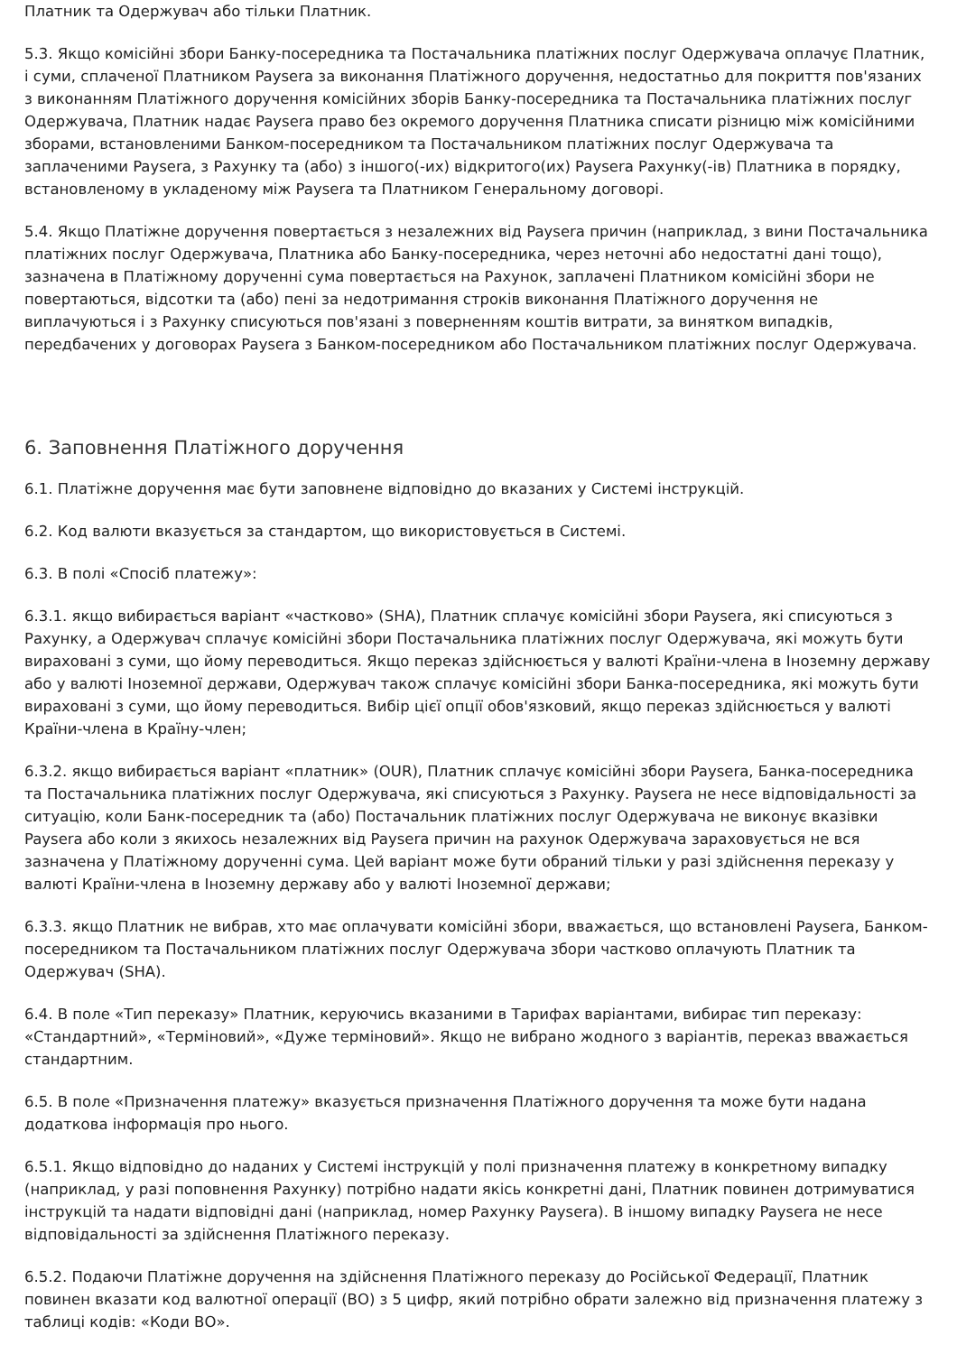Платник та Одержувач або тільки Платник.
5.3. Якщо комісійні збори Банку-посередника та Постачальника платіжних послуг Одержувача оплачує Платник, і суми, сплаченої Платником Paysera за виконання Платіжного доручення, недостатньо для покриття пов'язаних з виконанням Платіжного доручення комісійних зборів Банку-посередника та Постачальника платіжних послуг Одержувача, Платник надає Paysera право без окремого доручення Платника списати різницю між комісійними зборами, встановленими Банком-посередником та Постачальником платіжних послуг Одержувача та заплаченими Paysera, з Рахунку та (або) з іншого(-их) відкритого(их) Paysera Рахунку(-ів) Платника в порядку, встановленому в укладеному між Paysera та Платником Генеральному договорі.
5.4. Якщо Платіжне доручення повертається з незалежних від Paysera причин (наприклад, з вини Постачальника платіжних послуг Одержувача, Платника або Банку-посередника, через неточні або недостатні дані тощо), зазначена в Платіжному дорученні сума повертається на Рахунок, заплачені Платником комісійні збори не повертаються, відсотки та (або) пені за недотримання строків виконання Платіжного доручення не виплачуються і з Рахунку списуються пов'язані з поверненням коштів витрати, за винятком випадків, передбачених у договорах Paysera з Банком-посередником або Постачальником платіжних послуг Одержувача.
6. Заповнення Платіжного доручення
6.1. Платіжне доручення має бути заповнене відповідно до вказаних у Системі інструкцій.
6.2. Код валюти вказується за стандартом, що використовується в Системі.
6.3. В полі «Спосіб платежу»:
6.3.1. якщо вибирається варіант «частково» (SHA), Платник сплачує комісійні збори Paysera, які списуються з Рахунку, а Одержувач сплачує комісійні збори Постачальника платіжних послуг Одержувача, які можуть бути вираховані з суми, що йому переводиться. Якщо переказ здійснюється у валюті Країни-члена в Іноземну державу або у валюті Іноземної держави, Одержувач також сплачує комісійні збори Банка-посередника, які можуть бути вираховані з суми, що йому переводиться. Вибір цієї опції обов'язковий, якщо переказ здійснюється у валюті Країни-члена в Країну-член;
6.3.2. якщо вибирається варіант «платник» (OUR), Платник сплачує комісійні збори Paysera, Банка-посередника та Постачальника платіжних послуг Одержувача, які списуються з Рахунку. Paysera не несе відповідальності за ситуацію, коли Банк-посередник та (або) Постачальник платіжних послуг Одержувача не виконує вказівки Paysera або коли з якихось незалежних від Paysera причин на рахунок Одержувача зараховується не вся зазначена у Платіжному дорученні сума. Цей варіант може бути обраний тільки у разі здійснення переказу у валюті Країни-члена в Іноземну державу або у валюті Іноземної держави;
6.3.3. якщо Платник не вибрав, хто має оплачувати комісійні збори, вважається, що встановлені Paysera, Банком-посередником та Постачальником платіжних послуг Одержувача збори частково оплачують Платник та Одержувач (SHA).
6.4. В поле «Тип переказу» Платник, керуючись вказаними в Тарифах варіантами, вибирає тип переказу: «Стандартний», «Терміновий», «Дуже терміновий». Якщо не вибрано жодного з варіантів, переказ вважається стандартним.
6.5. В поле «Призначення платежу» вказується призначення Платіжного доручення та може бути надана додаткова інформація про нього.
6.5.1. Якщо відповідно до наданих у Системі інструкцій у полі призначення платежу в конкретному випадку (наприклад, у разі поповнення Рахунку) потрібно надати якісь конкретні дані, Платник повинен дотримуватися інструкцій та надати відповідні дані (наприклад, номер Рахунку Paysera). В іншому випадку Paysera не несе відповідальності за здійснення Платіжного переказу.
6.5.2. Подаючи Платіжне доручення на здійснення Платіжного переказу до Російської Федерації, Платник повинен вказати код валютної операції (ВО) з 5 цифр, який потрібно обрати залежно від призначення платежу з таблиці кодів: «Коди ВО».